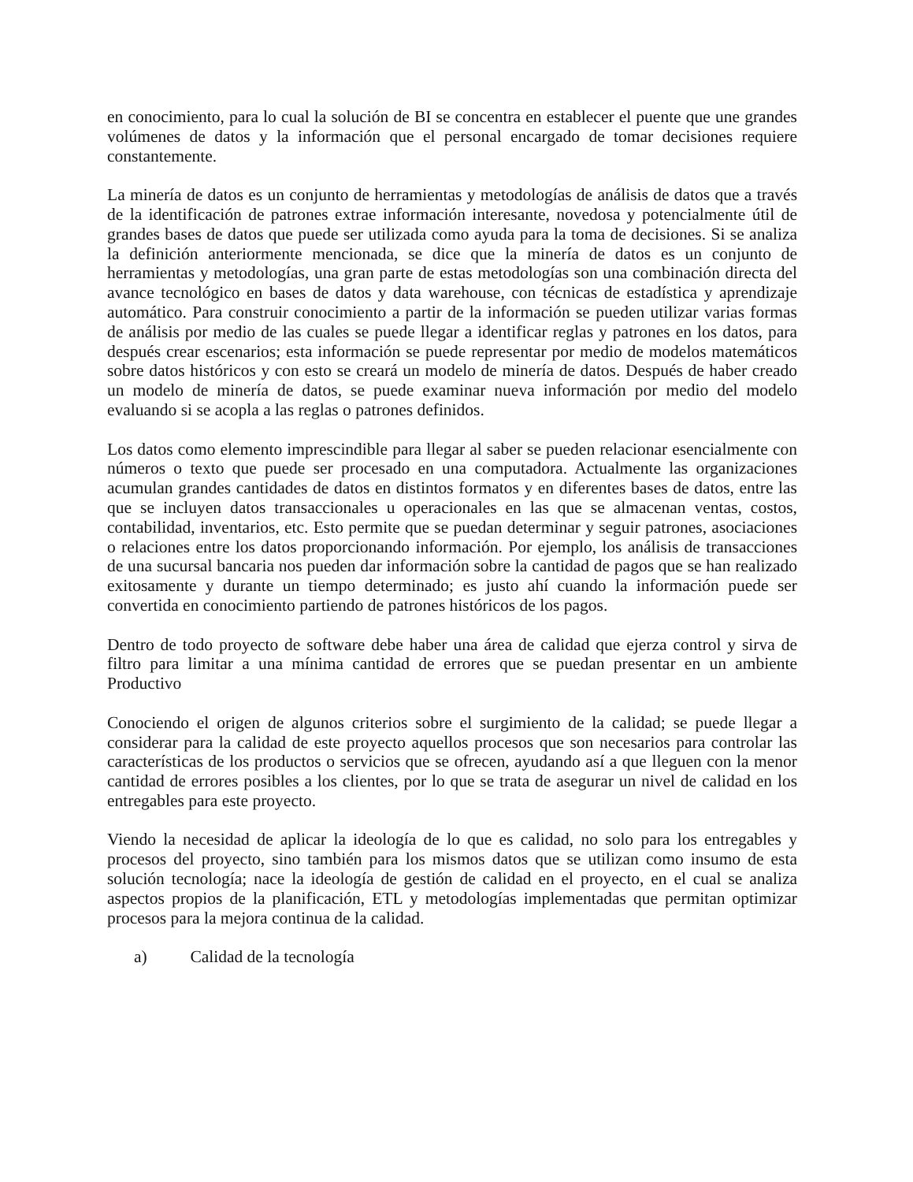en conocimiento, para lo cual la solución de BI se concentra en establecer el puente que une grandes volúmenes de datos y la información que el personal encargado de tomar decisiones requiere constantemente.
La minería de datos es un conjunto de herramientas y metodologías de análisis de datos que a través de la identificación de patrones extrae información interesante, novedosa y potencialmente útil de grandes bases de datos que puede ser utilizada como ayuda para la toma de decisiones. Si se analiza la definición anteriormente mencionada, se dice que la minería de datos es un conjunto de herramientas y metodologías, una gran parte de estas metodologías son una combinación directa del avance tecnológico en bases de datos y data warehouse, con técnicas de estadística y aprendizaje automático. Para construir conocimiento a partir de la información se pueden utilizar varias formas de análisis por medio de las cuales se puede llegar a identificar reglas y patrones en los datos, para después crear escenarios; esta información se puede representar por medio de modelos matemáticos sobre datos históricos y con esto se creará un modelo de minería de datos. Después de haber creado un modelo de minería de datos, se puede examinar nueva información por medio del modelo evaluando si se acopla a las reglas o patrones definidos.
Los datos como elemento imprescindible para llegar al saber se pueden relacionar esencialmente con números o texto que puede ser procesado en una computadora. Actualmente las organizaciones acumulan grandes cantidades de datos en distintos formatos y en diferentes bases de datos, entre las que se incluyen datos transaccionales u operacionales en las que se almacenan ventas, costos, contabilidad, inventarios, etc. Esto permite que se puedan determinar y seguir patrones, asociaciones o relaciones entre los datos proporcionando información. Por ejemplo, los análisis de transacciones de una sucursal bancaria nos pueden dar información sobre la cantidad de pagos que se han realizado exitosamente y durante un tiempo determinado; es justo ahí cuando la información puede ser convertida en conocimiento partiendo de patrones históricos de los pagos.
Dentro de todo proyecto de software debe haber una área de calidad que ejerza control y sirva de filtro para limitar a una mínima cantidad de errores que se puedan presentar en un ambiente Productivo
Conociendo el origen de algunos criterios sobre el surgimiento de la calidad; se puede llegar a considerar para la calidad de este proyecto aquellos procesos que son necesarios para controlar las características de los productos o servicios que se ofrecen, ayudando así a que lleguen con la menor cantidad de errores posibles a los clientes, por lo que se trata de asegurar un nivel de calidad en los entregables para este proyecto.
Viendo la necesidad de aplicar la ideología de lo que es calidad, no solo para los entregables y procesos del proyecto, sino también para los mismos datos que se utilizan como insumo de esta solución tecnología; nace la ideología de gestión de calidad en el proyecto, en el cual se analiza aspectos propios de la planificación, ETL y metodologías implementadas que permitan optimizar procesos para la mejora continua de la calidad.
a) Calidad de la tecnología